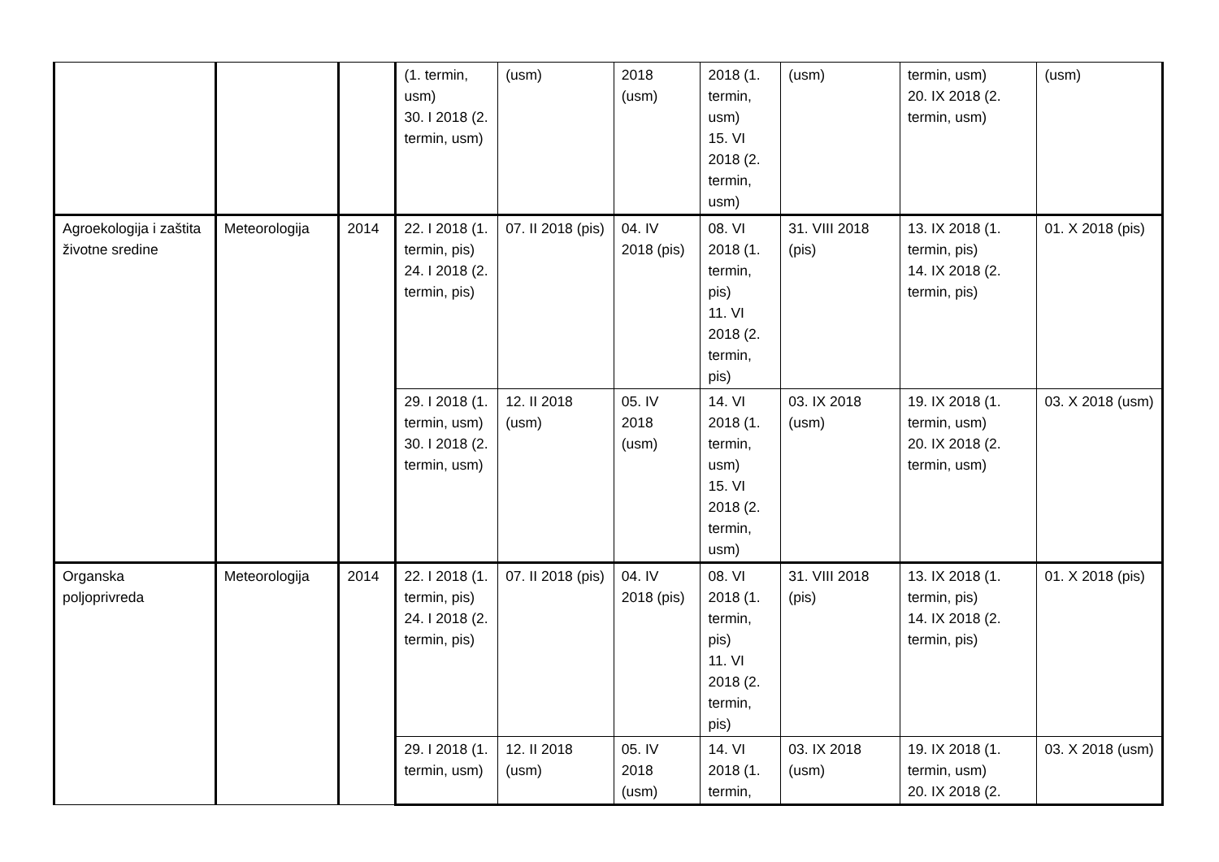| | | | (1. termin, usm) 30. I 2018 (2. termin, usm) | (usm) | 2018 (usm) | 2018 (1. termin, usm) 15. VI 2018 (2. termin, usm) | (usm) | termin, usm) 20. IX 2018 (2. termin, usm) | (usm) |
| Agroekologija i zaštita životne sredine | Meteorologija | 2014 | 22. I 2018 (1. termin, pis) 24. I 2018 (2. termin, pis) | 07. II 2018 (pis) | 04. IV 2018 (pis) | 08. VI 2018 (1. termin, pis) 11. VI 2018 (2. termin, pis) | 31. VIII 2018 (pis) | 13. IX 2018 (1. termin, pis) 14. IX 2018 (2. termin, pis) | 01. X 2018 (pis) |
| | | | 29. I 2018 (1. termin, usm) 30. I 2018 (2. termin, usm) | 12. II 2018 (usm) | 05. IV 2018 (usm) | 14. VI 2018 (1. termin, usm) 15. VI 2018 (2. termin, usm) | 03. IX 2018 (usm) | 19. IX 2018 (1. termin, usm) 20. IX 2018 (2. termin, usm) | 03. X 2018 (usm) |
| Organska poljoprivreda | Meteorologija | 2014 | 22. I 2018 (1. termin, pis) 24. I 2018 (2. termin, pis) | 07. II 2018 (pis) | 04. IV 2018 (pis) | 08. VI 2018 (1. termin, pis) 11. VI 2018 (2. termin, pis) | 31. VIII 2018 (pis) | 13. IX 2018 (1. termin, pis) 14. IX 2018 (2. termin, pis) | 01. X 2018 (pis) |
| | | | 29. I 2018 (1. termin, usm) | 12. II 2018 (usm) | 05. IV 2018 (usm) | 14. VI 2018 (1. termin, | 03. IX 2018 (usm) | 19. IX 2018 (1. termin, usm) 20. IX 2018 (2. | 03. X 2018 (usm) |